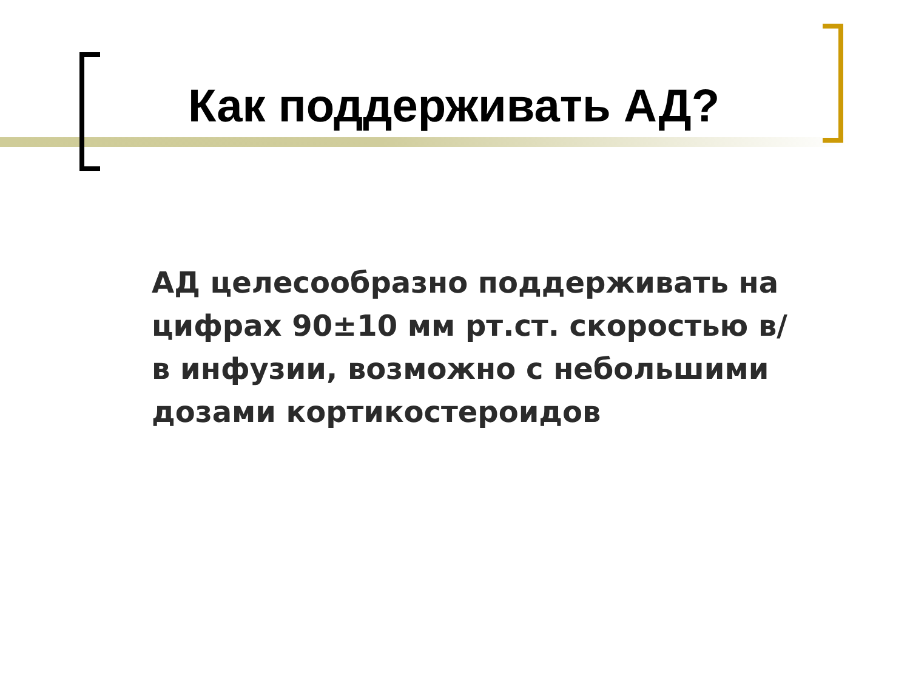Как поддерживать АД?
АД целесообразно поддерживать на цифрах 90±10 мм рт.ст. скоростью в/в инфузии, возможно с небольшими дозами кортикостероидов